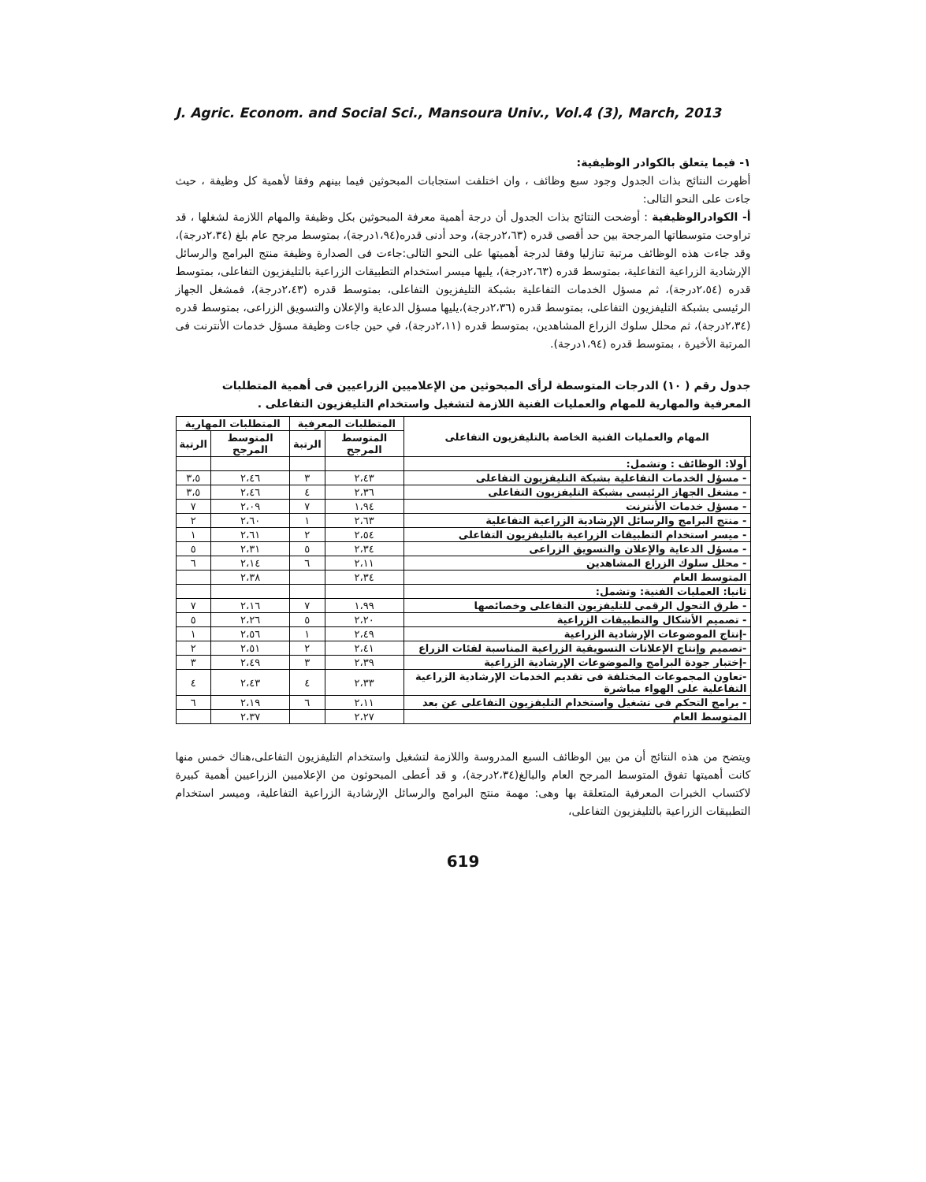J. Agric. Econom. and Social Sci., Mansoura Univ., Vol.4 (3), March, 2013
١- فيما يتعلق بالكوادر الوظيفية:
أظهرت النتائج بذات الجدول وجود سبع وظائف ، وان اختلفت استجابات المبحوثين فيما بينهم وفقا لأهمية كل وظيفة ، حيث جاءت على النحو التالى:
أ- الكوادرالوظيفية : أوضحت النتائج بذات الجدول أن درجة أهمية معرفة المبحوثين بكل وظيفة والمهام اللازمة لشغلها ، قد تراوحت متوسطاتها المرجحة بين حد أقصى قدره (٢،٦٣درجة)، وحد أدنى قدره(١،٩٤درجة)، بمتوسط مرجح عام بلغ (٢،٣٤درجة)، وقد جاءت هذه الوظائف مرتبة تنازليا وفقا لدرجة أهميتها على النحو التالى:جاءت فى الصدارة وظيفة منتج البرامج والرسائل الإرشادية الزراعية التفاعلية، بمتوسط قدره (٢،٦٣درجة)، يليها ميسر استخدام التطبيقات الزراعية بالتليفزيون التفاعلى، بمتوسط قدره (٢،٥٤درجة)، ثم مسؤل الخدمات التفاعلية بشبكة التليفزيون التفاعلى، بمتوسط قدره (٢،٤٣درجة)، فمشغل الجهاز الرئيسى بشبكة التليفزيون التفاعلى، بمتوسط قدره (٢،٣٦درجة)،يليها مسؤل الدعاية والإعلان والتسويق الزراعى، بمتوسط قدره (٢،٣٤درجة)، ثم محلل سلوك الزراع المشاهدين، بمتوسط قدره (٢،١١درجة)، في حين جاءت وظيفة مسؤل خدمات الأنترنت فى المرتبة الأخيرة ، بمتوسط قدره (١،٩٤درجة).
جدول رقم ( ١٠) الدرجات المتوسطة لرأى المبحوثين من الإعلاميين الزراعيين فى أهمية المتطلبات المعرفية والمهارية للمهام والعمليات الفنية اللازمة لتشغيل واستخدام التليفزيون التفاعلى .
| المهام والعمليات الفنية الخاصة بالتليفزيون التفاعلى | المتطلبات المعرفية | | المتطلبات المهارية | |
| --- | --- | --- | --- | --- |
| | المتوسط المرجح | الرتبة | المتوسط المرجح | الرتبة |
| أولا: الوظائف : وتشمل: | | | | |
| - مسؤل الخدمات التفاعلية بشبكة التليفزيون التفاعلى | ٢،٤٣ | ٣ | ٢،٤٦ | ٣،٥ |
| - مشغل الجهاز الرئيسى بشبكة التليفزيون التفاعلى | ٢،٣٦ | ٤ | ٢،٤٦ | ٣،٥ |
| - مسؤل خدمات الأنترنت | ١،٩٤ | ٧ | ٢،٠٩ | ٧ |
| - منتج البرامج والرسائل الإرشادية الزراعية التفاعلية | ٢،٦٣ | ١ | ٢،٦٠ | ٢ |
| - ميسر استخدام التطبيقات الزراعية بالتليفزيون التفاعلى | ٢،٥٤ | ٢ | ٢،٦١ | ١ |
| - مسؤل الدعاية والإعلان والتسويق الزراعى | ٢،٣٤ | ٥ | ٢،٣١ | ٥ |
| - محلل سلوك الزراع المشاهدين | ٢،١١ | ٦ | ٢،١٤ | ٦ |
| المتوسط العام | ٢،٣٤ | | ٢،٣٨ | |
| ثانيا: العمليات الفنية: وتشمل: | | | | |
| - طرق التحول الرقمى للتليفزيون التفاعلى وخصائصها | ١،٩٩ | ٧ | ٢،١٦ | ٧ |
| - تصميم الأشكال والتطبيقات الزراعية | ٢،٢٠ | ٥ | ٢،٢٦ | ٥ |
| -إنتاج الموضوعات الإرشادية الزراعية | ٢،٤٩ | ١ | ٢،٥٦ | ١ |
| -تصميم وإنتاج الإعلانات التسويقية الزراعية المناسبة لفئات الزراع | ٢،٤١ | ٢ | ٢،٥١ | ٢ |
| -إختبار جودة البرامج والموضوعات الإرشادية الزراعية | ٢،٣٩ | ٣ | ٢،٤٩ | ٣ |
| -تعاون المجموعات المختلفة فى تقديم الخدمات الإرشادية الزراعية التفاعلية على الهواء مباشرة | ٢،٣٣ | ٤ | ٢،٤٣ | ٤ |
| - برامج التحكم فى تشغيل واستخدام التليفزيون التفاعلى عن بعد | ٢،١١ | ٦ | ٢،١٩ | ٦ |
| المتوسط العام | ٢،٢٧ | | ٢،٣٧ | |
ويتضح من هذه النتائج أن من بين الوظائف السبع المدروسة واللازمة لتشغيل واستخدام التليفزيون التفاعلى،هناك خمس منها كانت أهميتها تفوق المتوسط المرجح العام والبالغ(٢،٣٤درجة)، و قد أعطى المبحوثون من الإعلاميين الزراعيين أهمية كبيرة لاكتساب الخبرات المعرفية المتعلقة بها وهى: مهمة منتج البرامج والرسائل الإرشادية الزراعية التفاعلية، وميسر استخدام التطبيقات الزراعية بالتليفزيون التفاعلى،
619